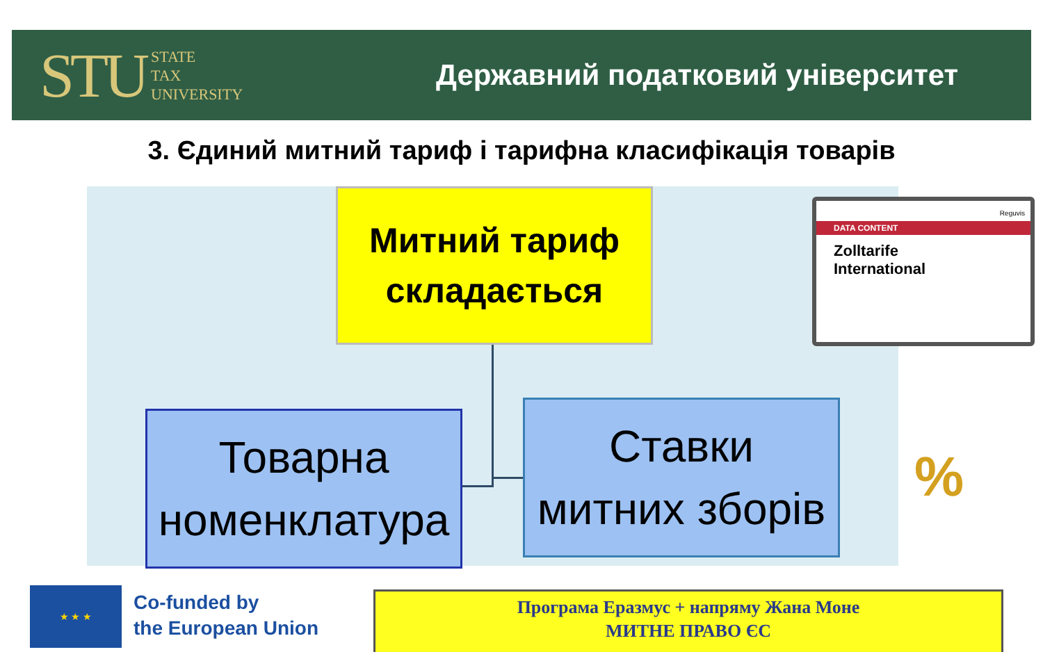STU STATE
TAX
UNIVERSITY
Державний податковий університет
3. Єдиний митний тариф і тарифна класифікація товарів
Митний тариф
складається
Товарна
номенклатура
Ставки
митних зборів
Reguvis
DATA CONTENT
Zolltarife
International
%
★ ★ ★
Co-funded by
the European Union
Програма Еразмус + напряму Жана Моне
МИТНЕ ПРАВО ЄС